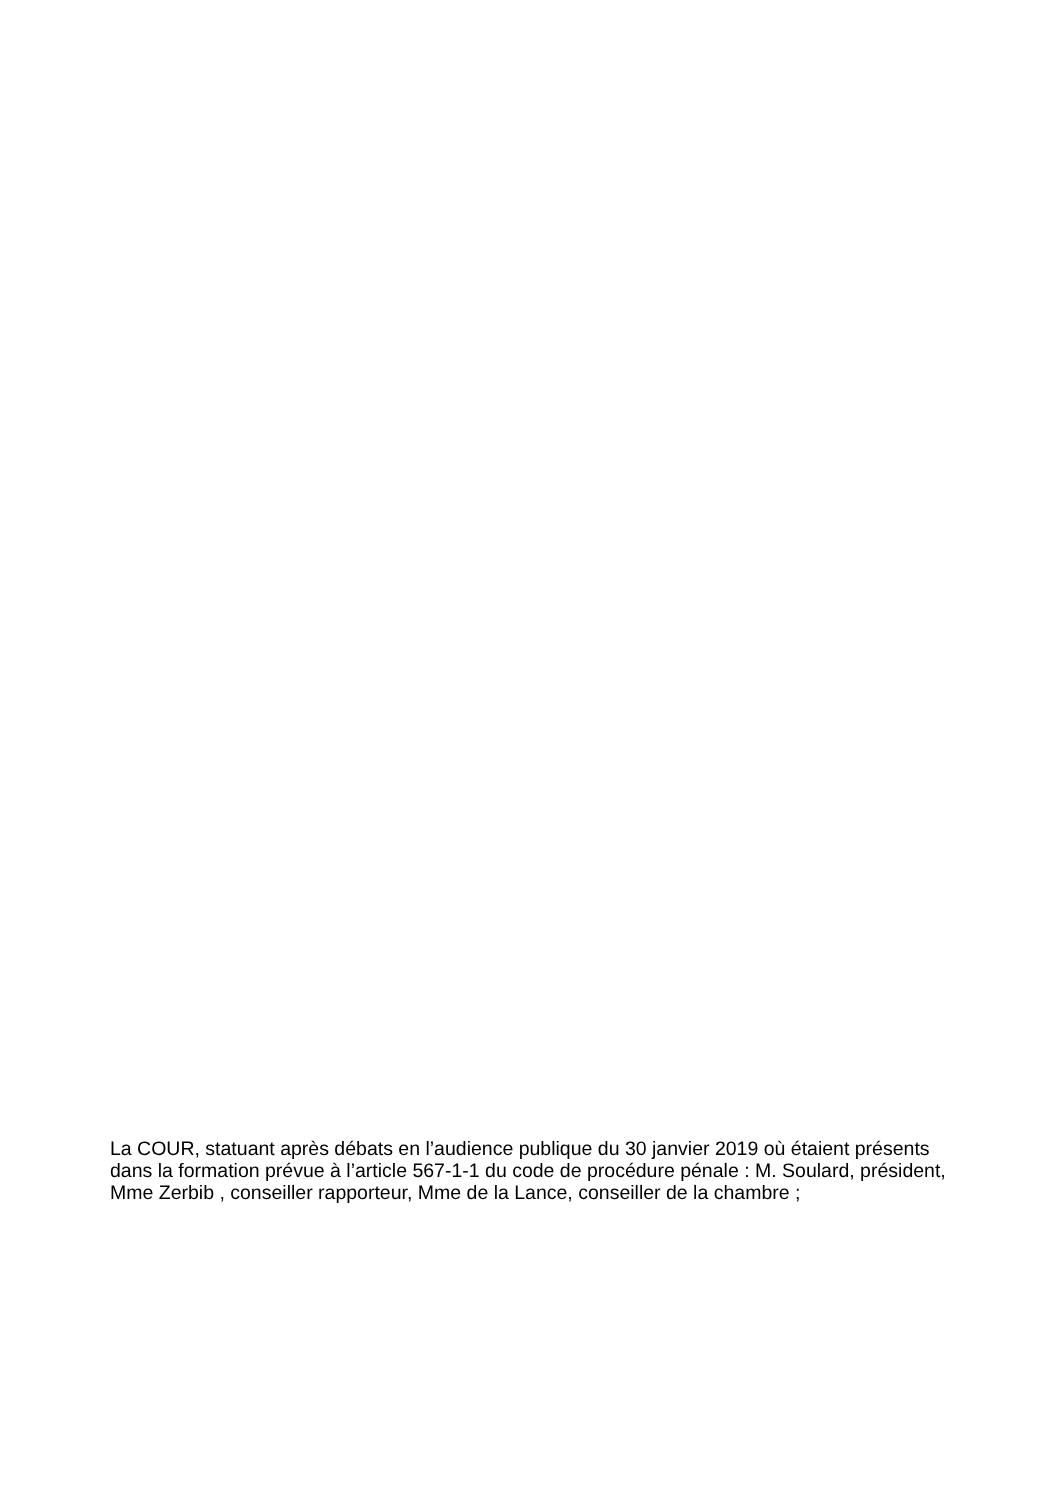La COUR, statuant après débats en l’audience publique du 30 janvier 2019 où étaient présents dans la formation prévue à l’article 567-1-1 du code de procédure pénale : M. Soulard, président, Mme Zerbib , conseiller rapporteur, Mme de la Lance, conseiller de la chambre ;